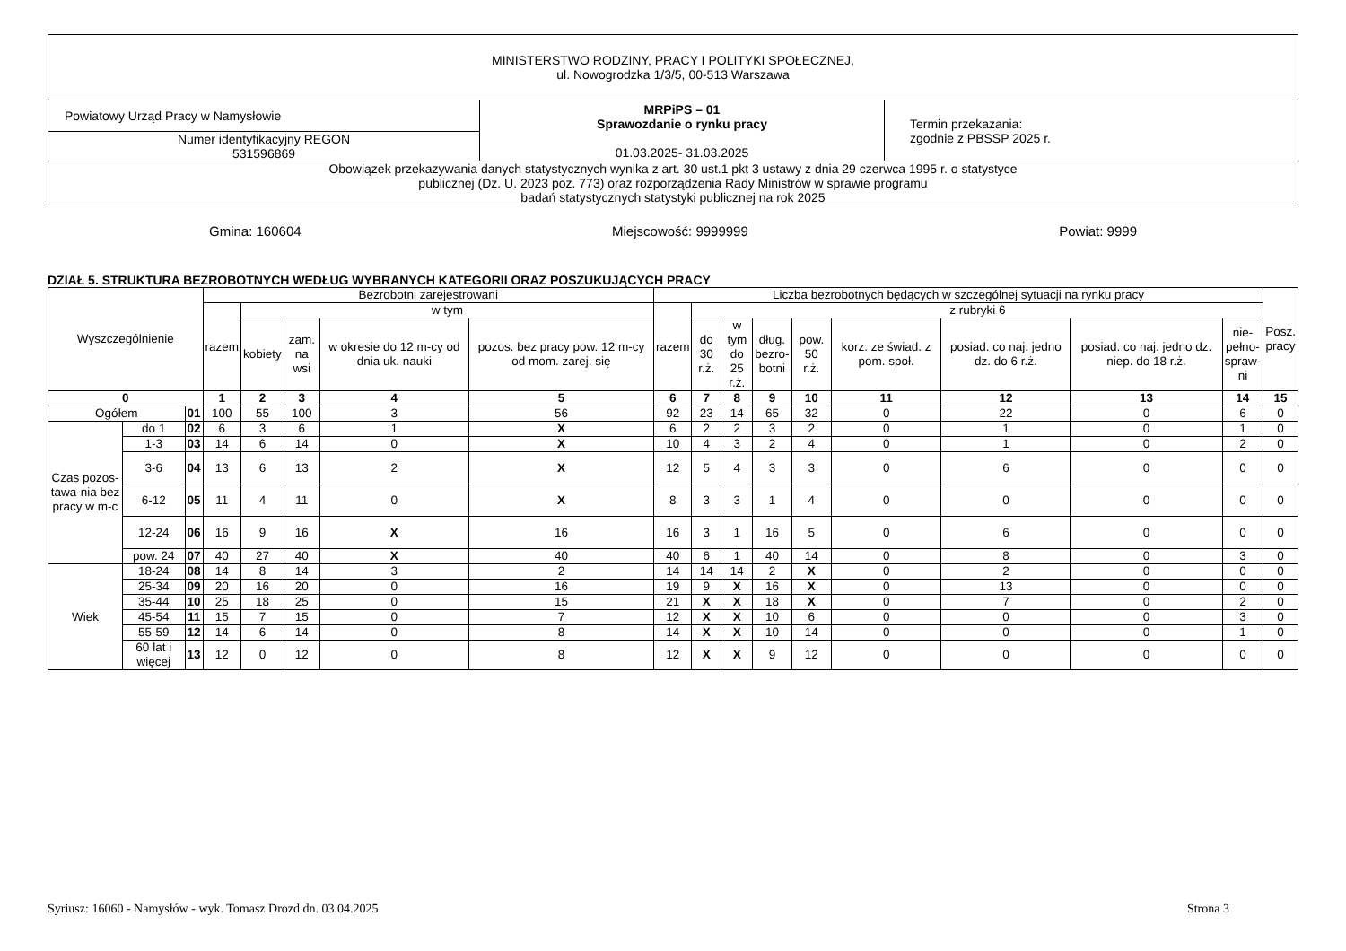| MINISTERSTWO RODZINY, PRACY I POLITYKI SPOŁECZNEJ, ul. Nowogrodzka 1/3/5, 00-513 Warszawa | | |
| Powiatowy Urząd Pracy w Namysłowie | MRPiPS – 01 Sprawozdanie o rynku pracy 01.03.2025- 31.03.2025 | Termin przekazania: zgodnie z PBSSP 2025 r. |
| Numer identyfikacyjny REGON 531596869 | | |
| Obowiązek przekazywania danych statystycznych wynika z art. 30 ust.1 pkt 3 ustawy z dnia 29 czerwca 1995 r. o statystyce publicznej (Dz. U. 2023 poz. 773) oraz rozporządzenia Rady Ministrów w sprawie programu badań statystycznych statystyki publicznej na rok 2025 | | |
Gmina: 160604 Miejscowość: 9999999 Powiat: 9999
DZIAŁ 5. STRUKTURA BEZROBOTNYCH WEDŁUG WYBRANYCH KATEGORII ORAZ POSZUKUJĄCYCH PRACY
| Wyszczególnienie | | | Bezrobotni zarejestrowani | | | | | Liczba bezrobotnych będących w szczególnej sytuacji na rynku pracy | | | | | | | | | Posz. pracy |
| --- | --- | --- | --- | --- | --- | --- | --- | --- | --- | --- | --- | --- | --- | --- | --- | --- | --- |
| | | | razem | w tym | | | | razem | z rubryki 6 | | | | | | | | |
| | | | | kobiety | zam. na wsi | w okresie do 12 m-cy od dnia uk. nauki | pozos. bez pracy pow. 12 m-cy od mom. zarej. się | | do 30 r.ż. | w tym do 25 r.ż. | dług. bezro- botni | pow. 50 r.ż. | korz. ze świad. z pom. społ. | posiad. co naj. jedno dz. do 6 r.ż. | posiad. co naj. jedno dz. niep. do 18 r.ż. | nie- pełno- spraw- ni | |
| 0 | | | 1 | 2 | 3 | 4 | 5 | 6 | 7 | 8 | 9 | 10 | 11 | 12 | 13 | 14 | 15 |
| Ogółem | | 01 | 100 | 55 | 100 | 3 | 56 | 92 | 23 | 14 | 65 | 32 | 0 | 22 | 0 | 6 | 0 |
| Czas pozos-tawa-nia bez pracy w m-c | do 1 | 02 | 6 | 3 | 6 | 1 | X | 6 | 2 | 2 | 3 | 2 | 0 | 1 | 0 | 1 | 0 |
| | 1-3 | 03 | 14 | 6 | 14 | 0 | X | 10 | 4 | 3 | 2 | 4 | 0 | 1 | 0 | 2 | 0 |
| | 3-6 | 04 | 13 | 6 | 13 | 2 | X | 12 | 5 | 4 | 3 | 3 | 0 | 6 | 0 | 0 | 0 |
| | 6-12 | 05 | 11 | 4 | 11 | 0 | X | 8 | 3 | 3 | 1 | 4 | 0 | 0 | 0 | 0 | 0 |
| | 12-24 | 06 | 16 | 9 | 16 | X | 16 | 16 | 3 | 1 | 16 | 5 | 0 | 6 | 0 | 0 | 0 |
| | pow. 24 | 07 | 40 | 27 | 40 | X | 40 | 40 | 6 | 1 | 40 | 14 | 0 | 8 | 0 | 3 | 0 |
| Wiek | 18-24 | 08 | 14 | 8 | 14 | 3 | 2 | 14 | 14 | 14 | 2 | X | 0 | 2 | 0 | 0 | 0 |
| | 25-34 | 09 | 20 | 16 | 20 | 0 | 16 | 19 | 9 | X | 16 | X | 0 | 13 | 0 | 0 | 0 |
| | 35-44 | 10 | 25 | 18 | 25 | 0 | 15 | 21 | X | X | 18 | X | 0 | 7 | 0 | 2 | 0 |
| | 45-54 | 11 | 15 | 7 | 15 | 0 | 7 | 12 | X | X | 10 | 6 | 0 | 0 | 0 | 3 | 0 |
| | 55-59 | 12 | 14 | 6 | 14 | 0 | 8 | 14 | X | X | 10 | 14 | 0 | 0 | 0 | 1 | 0 |
| | 60 lat i więcej | 13 | 12 | 0 | 12 | 0 | 8 | 12 | X | X | 9 | 12 | 0 | 0 | 0 | 0 | 0 |
Syriusz: 16060 - Namysłów - wyk. Tomasz Drozd dn. 03.04.2025 Strona 3